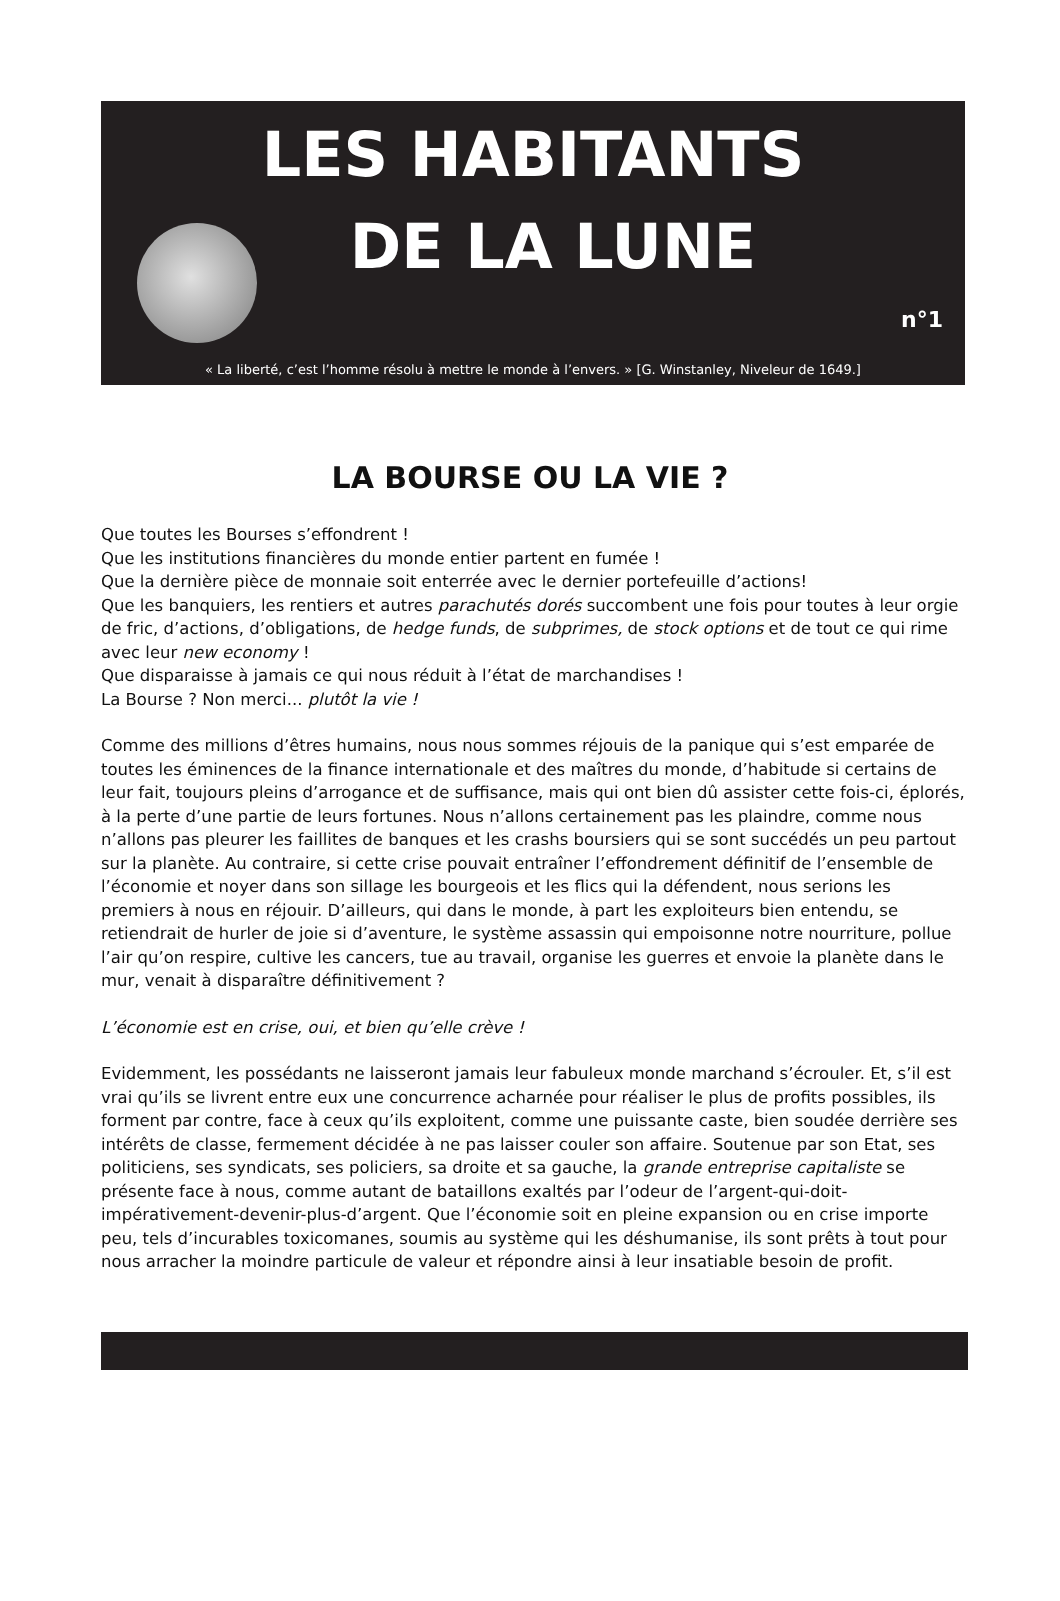LES HABITANTS
DE LA LUNE
n°1
« La liberté, c’est l’homme résolu à mettre le monde à l’envers. » [G. Winstanley, Niveleur de 1649.]
LA BOURSE OU LA VIE ?
Que toutes les Bourses s’effondrent !
Que les institutions financières du monde entier partent en fumée !
Que la dernière pièce de monnaie soit enterrée avec le dernier portefeuille d’actions!
Que les banquiers, les rentiers et autres parachutés dorés succombent une fois pour toutes à leur orgie de fric, d’actions, d’obligations, de hedge funds, de subprimes, de stock options et de tout ce qui rime avec leur new economy !
Que disparaisse à jamais ce qui nous réduit à l’état de marchandises !
La Bourse ? Non merci... plutôt la vie !
Comme des millions d’êtres humains, nous nous sommes réjouis de la panique qui s’est emparée de toutes les éminences de la finance internationale et des maîtres du monde, d’habitude si certains de leur fait, toujours pleins d’arrogance et de suffisance, mais qui ont bien dû assister cette fois-ci, éplorés, à la perte d’une partie de leurs fortunes. Nous n’allons certainement pas les plaindre, comme nous n’allons pas pleurer les faillites de banques et les crashs boursiers qui se sont succédés un peu partout sur la planète. Au contraire, si cette crise pouvait entraîner l’effondrement définitif de l’ensemble de l’économie et noyer dans son sillage les bourgeois et les flics qui la défendent, nous serions les premiers à nous en réjouir. D’ailleurs, qui dans le monde, à part les exploiteurs bien entendu, se retiendrait de hurler de joie si d’aventure, le système assassin qui empoisonne notre nourriture, pollue l’air qu’on respire, cultive les cancers, tue au travail, organise les guerres et envoie la planète dans le mur, venait à disparaître définitivement ?
L’économie est en crise, oui, et bien qu’elle crève !
Evidemment, les possédants ne laisseront jamais leur fabuleux monde marchand s’écrouler. Et, s’il est vrai qu’ils se livrent entre eux une concurrence acharnée pour réaliser le plus de profits possibles, ils forment par contre, face à ceux qu’ils exploitent, comme une puissante caste, bien soudée derrière ses intérêts de classe, fermement décidée à ne pas laisser couler son affaire. Soutenue par son Etat, ses politiciens, ses syndicats, ses policiers, sa droite et sa gauche, la grande entreprise capitaliste se présente face à nous, comme autant de bataillons exaltés par l’odeur de l’argent-qui-doit-impérativement-devenir-plus-d’argent. Que l’économie soit en pleine expansion ou en crise importe peu, tels d’incurables toxicomanes, soumis au système qui les déshumanise, ils sont prêts à tout pour nous arracher la moindre particule de valeur et répondre ainsi à leur insatiable besoin de profit.